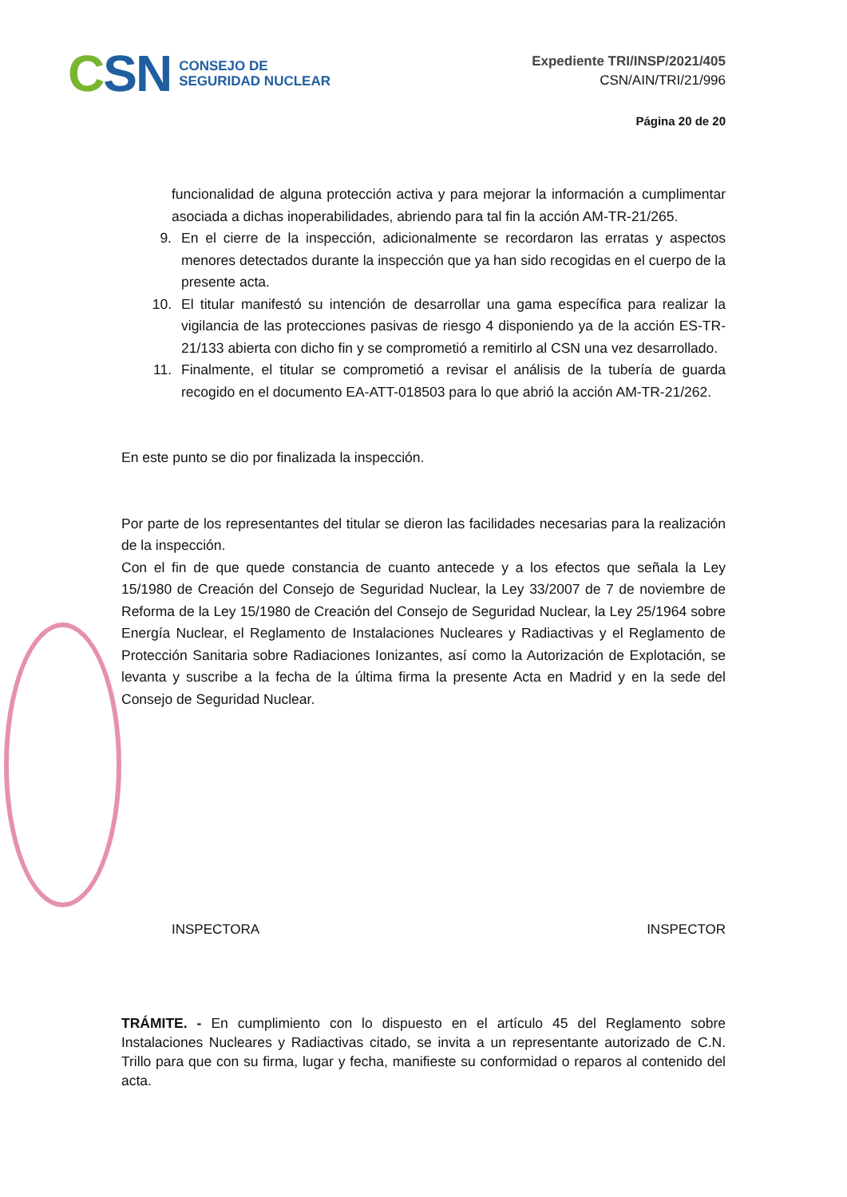CSN
CONSEJO DE
SEGURIDAD NUCLEAR
Expediente TRI/INSP/2021/405
CSN/AIN/TRI/21/996
Página 20 de 20
funcionalidad de alguna protección activa y para mejorar la información a cumplimentar asociada a dichas inoperabilidades, abriendo para tal fin la acción AM-TR-21/265.
9. En el cierre de la inspección, adicionalmente se recordaron las erratas y aspectos menores detectados durante la inspección que ya han sido recogidas en el cuerpo de la presente acta.
10. El titular manifestó su intención de desarrollar una gama específica para realizar la vigilancia de las protecciones pasivas de riesgo 4 disponiendo ya de la acción ES-TR-21/133 abierta con dicho fin y se comprometió a remitirlo al CSN una vez desarrollado.
11. Finalmente, el titular se comprometió a revisar el análisis de la tubería de guarda recogido en el documento EA-ATT-018503 para lo que abrió la acción AM-TR-21/262.
En este punto se dio por finalizada la inspección.
Por parte de los representantes del titular se dieron las facilidades necesarias para la realización de la inspección.
Con el fin de que quede constancia de cuanto antecede y a los efectos que señala la Ley 15/1980 de Creación del Consejo de Seguridad Nuclear, la Ley 33/2007 de 7 de noviembre de Reforma de la Ley 15/1980 de Creación del Consejo de Seguridad Nuclear, la Ley 25/1964 sobre Energía Nuclear, el Reglamento de Instalaciones Nucleares y Radiactivas y el Reglamento de Protección Sanitaria sobre Radiaciones Ionizantes, así como la Autorización de Explotación, se levanta y suscribe a la fecha de la última firma la presente Acta en Madrid y en la sede del Consejo de Seguridad Nuclear.
INSPECTORA INSPECTOR
TRÁMITE. - En cumplimiento con lo dispuesto en el artículo 45 del Reglamento sobre Instalaciones Nucleares y Radiactivas citado, se invita a un representante autorizado de C.N. Trillo para que con su firma, lugar y fecha, manifieste su conformidad o reparos al contenido del acta.